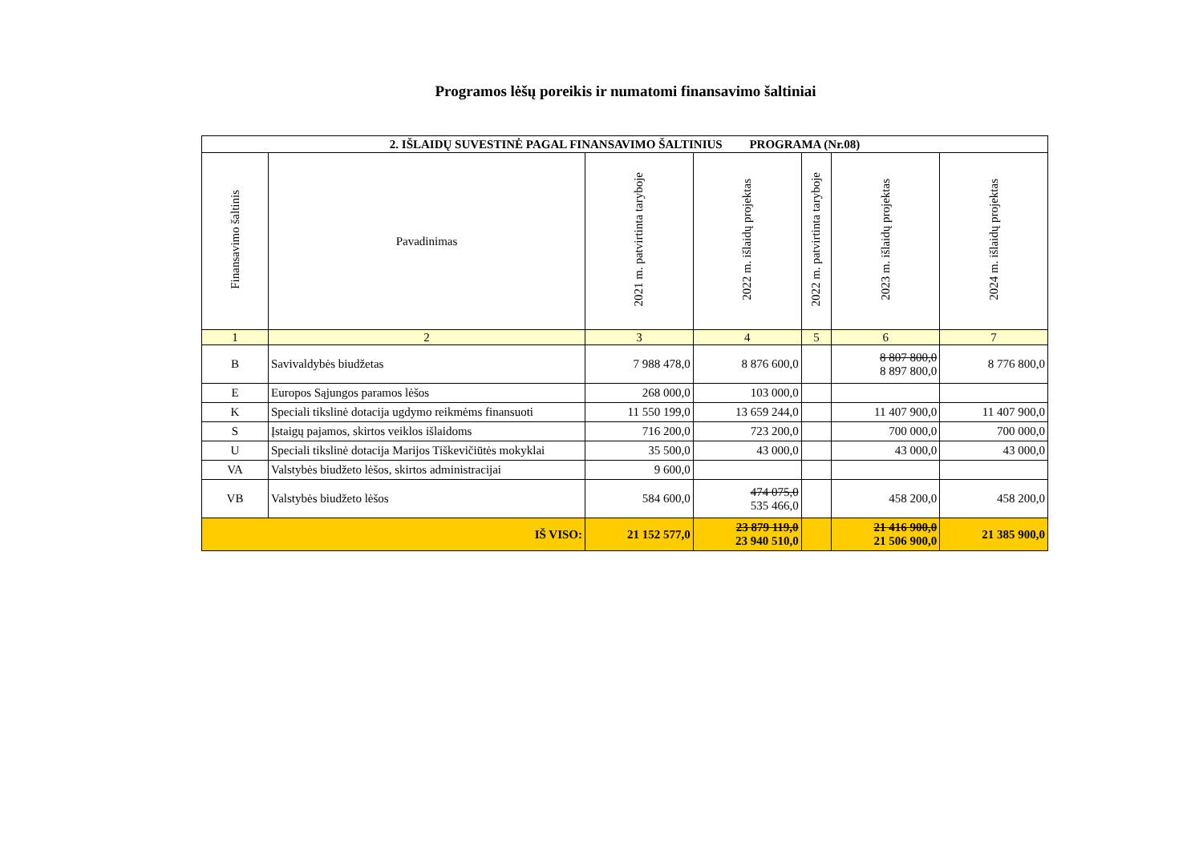Programos lėšų poreikis ir numatomi finansavimo šaltiniai
| 2. IŠLAIDŲ SUVESTINĖ PAGAL FINANSAVIMO ŠALTINIUS PROGRAMA (Nr.08) | | | | | | |
| --- | --- | --- | --- | --- | --- | --- |
| Finansavimo šaltinis | Pavadinimas | 2021 m. patvirtinta taryboje | 2022 m. išlaidų projektas | 2022 m. patvirtinta taryboje | 2023 m. išlaidų projektas | 2024 m. išlaidų projektas |
| 1 | 2 | 3 | 4 | 5 | 6 | 7 |
| B | Savivaldybės biudžetas | 7 988 478,0 | 8 876 600,0 | | 8 807 800,0 8 897 800,0 | 8 776 800,0 |
| E | Europos Sąjungos paramos lėšos | 268 000,0 | 103 000,0 | | | |
| K | Speciali tikslinė dotacija ugdymo reikmėms finansuoti | 11 550 199,0 | 13 659 244,0 | | 11 407 900,0 | 11 407 900,0 |
| S | Įstaigų pajamos, skirtos veiklos išlaidoms | 716 200,0 | 723 200,0 | | 700 000,0 | 700 000,0 |
| U | Speciali tikslinė dotacija Marijos Tiškevičiūtės mokyklai | 35 500,0 | 43 000,0 | | 43 000,0 | 43 000,0 |
| VA | Valstybės biudžeto lėšos, skirtos administracijai | 9 600,0 | | | | |
| VB | Valstybės biudžeto lėšos | 584 600,0 | 474 075,0 535 466,0 | | 458 200,0 | 458 200,0 |
| IŠ VISO: | | 21 152 577,0 | 23 879 119,0 23 940 510,0 | | 21 416 900,0 21 506 900,0 | 21 385 900,0 |